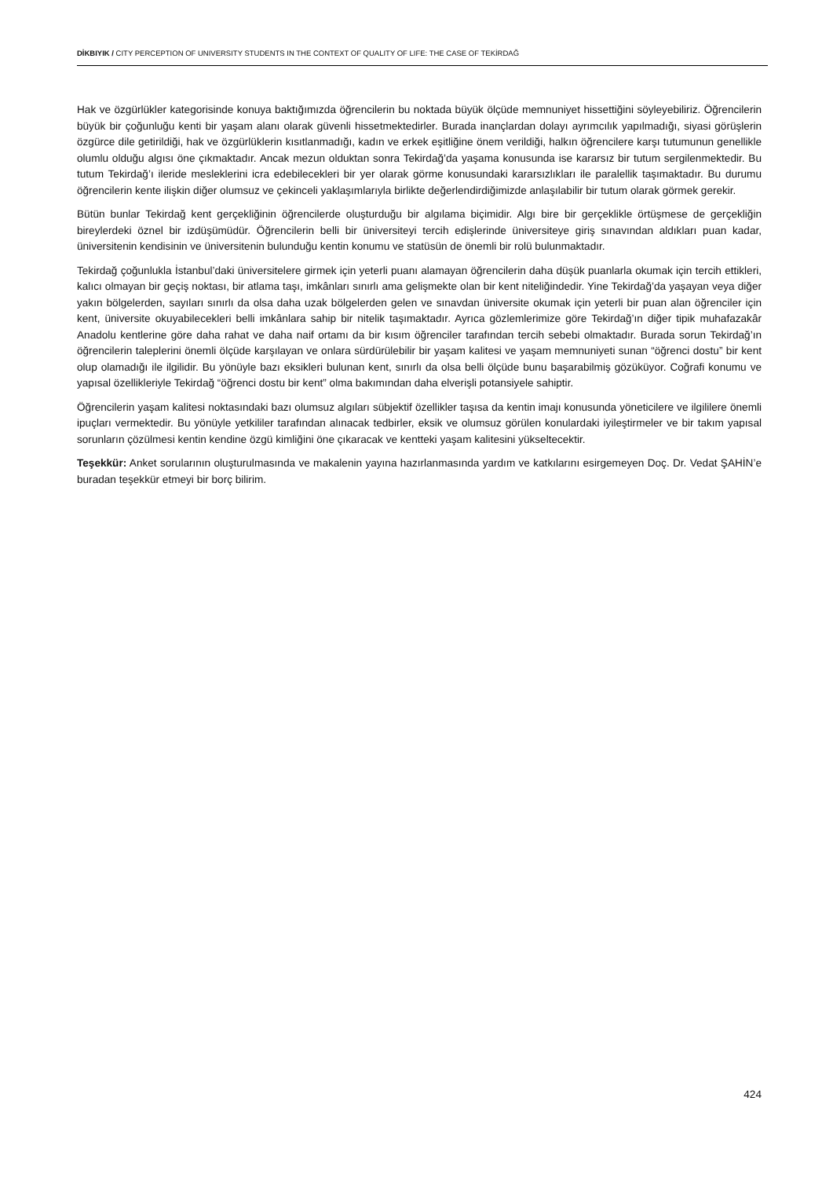DİKBIYIK / CITY PERCEPTION OF UNIVERSITY STUDENTS IN THE CONTEXT OF QUALITY OF LIFE: THE CASE OF TEKİRDAĞ
Hak ve özgürlükler kategorisinde konuya baktığımızda öğrencilerin bu noktada büyük ölçüde memnuniyet hissettiğini söyleyebiliriz. Öğrencilerin büyük bir çoğunluğu kenti bir yaşam alanı olarak güvenli hissetmektedirler. Burada inançlardan dolayı ayrımcılık yapılmadığı, siyasi görüşlerin özgürce dile getirildiği, hak ve özgürlüklerin kısıtlanmadığı, kadın ve erkek eşitliğine önem verildiği, halkın öğrencilere karşı tutumunun genellikle olumlu olduğu algısı öne çıkmaktadır. Ancak mezun olduktan sonra Tekirdağ’da yaşama konusunda ise kararsız bir tutum sergilenmektedir. Bu tutum Tekirdağ’ı ileride mesleklerini icra edebilecekleri bir yer olarak görme konusundaki kararsızlıkları ile paralellik taşımaktadır. Bu durumu öğrencilerin kente ilişkin diğer olumsuz ve çekinceli yaklaşımlarıyla birlikte değerlendirdiğimizde anlaşılabilir bir tutum olarak görmek gerekir.
Bütün bunlar Tekirdağ kent gerçekliğinin öğrencilerde oluşturduğu bir algılama biçimidir. Algı bire bir gerçeklikle örtüşmese de gerçekliğin bireylerdeki öznel bir izdüşümüdür. Öğrencilerin belli bir üniversiteyi tercih edişlerinde üniversiteye giriş sınavından aldıkları puan kadar, üniversitenin kendisinin ve üniversitenin bulunduğu kentin konumu ve statüsün de önemli bir rolü bulunmaktadır.
Tekirdağ çoğunlukla İstanbul’daki üniversitelere girmek için yeterli puanı alamayan öğrencilerin daha düşük puanlarla okumak için tercih ettikleri, kalıcı olmayan bir geçiş noktası, bir atlama taşı, imkânları sınırlı ama gelişmekte olan bir kent niteliğindedir. Yine Tekirdağ’da yaşayan veya diğer yakın bölgelerden, sayıları sınırlı da olsa daha uzak bölgelerden gelen ve sınavdan üniversite okumak için yeterli bir puan alan öğrenciler için kent, üniversite okuyabilecekleri belli imkânlara sahip bir nitelik taşımaktadır. Ayrıca gözlemlerimize göre Tekirdağ’ın diğer tipik muhafazakâr Anadolu kentlerine göre daha rahat ve daha naif ortamı da bir kısım öğrenciler tarafından tercih sebebi olmaktadır. Burada sorun Tekirdağ’ın öğrencilerin taleplerini önemli ölçüde karşılayan ve onlara sürdürülebilir bir yaşam kalitesi ve yaşam memnuniyeti sunan “öğrenci dostu” bir kent olup olamadığı ile ilgilidir. Bu yönüyle bazı eksikleri bulunan kent, sınırlı da olsa belli ölçüde bunu başarabilmiş gözüküyor. Coğrafi konumu ve yapısal özellikleriyle Tekirdağ “öğrenci dostu bir kent” olma bakımından daha elverişli potansiyele sahiptir.
Öğrencilerin yaşam kalitesi noktasındaki bazı olumsuz algıları sübjektif özellikler taşısa da kentin imajı konusunda yöneticilere ve ilgililere önemli ipuçları vermektedir. Bu yönüyle yetkililer tarafından alınacak tedbirler, eksik ve olumsuz görülen konulardaki iyileştirmeler ve bir takım yapısal sorunların çözülmesi kentin kendine özgü kimliğini öne çıkaracak ve kentteki yaşam kalitesini yükseltecektir.
Teşekkür: Anket sorularının oluşturulmasında ve makalenin yayına hazırlanmasında yardım ve katkılarını esirgemeyen Doç. Dr. Vedat ŞAHİN’e buradan teşekkür etmeyi bir borç bilirim.
424